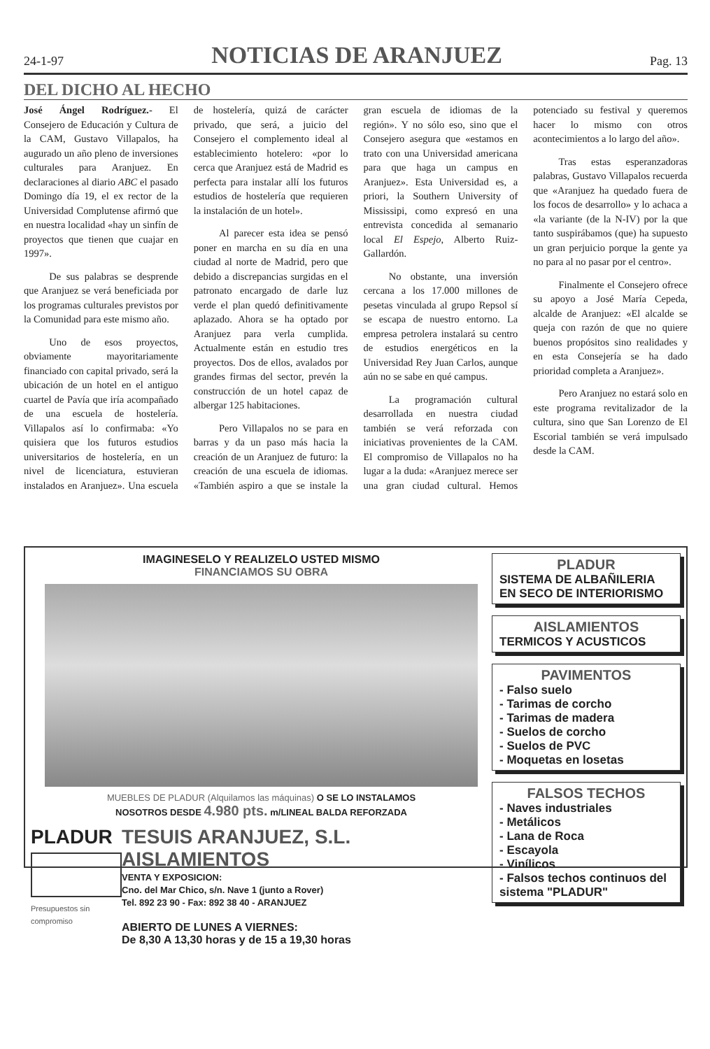24-1-97 NOTICIAS DE ARANJUEZ Pag. 13
DEL DICHO AL HECHO
José Ángel Rodríguez.- El Consejero de Educación y Cultura de la CAM, Gustavo Villapalos, ha augurado un año pleno de inversiones culturales para Aranjuez. En declaraciones al diario ABC el pasado Domingo día 19, el ex rector de la Universidad Complutense afirmó que en nuestra localidad «hay un sinfín de proyectos que tienen que cuajar en 1997».
De sus palabras se desprende que Aranjuez se verá beneficiada por los programas culturales previstos por la Comunidad para este mismo año.
Uno de esos proyectos, obviamente mayoritariamente financiado con capital privado, será la ubicación de un hotel en el antiguo cuartel de Pavía que iría acompañado de una escuela de hostelería. Villapalos así lo confirmaba: «Yo quisiera que los futuros estudios universitarios de hostelería, en un nivel de licenciatura, estuvieran instalados en Aranjuez». Una escuela de hostelería, quizá de carácter privado, que será, a juicio del Consejero el complemento ideal al establecimiento hotelero: «por lo cerca que Aranjuez está de Madrid es perfecta para instalar allí los futuros estudios de hostelería que requieren la instalación de un hotel».
Al parecer esta idea se pensó poner en marcha en su día en una ciudad al norte de Madrid, pero que debido a discrepancias surgidas en el patronato encargado de darle luz verde el plan quedó definitivamente aplazado. Ahora se ha optado por Aranjuez para verla cumplida. Actualmente están en estudio tres proyectos. Dos de ellos, avalados por grandes firmas del sector, prevén la construcción de un hotel capaz de albergar 125 habitaciones.
Pero Villapalos no se para en barras y da un paso más hacia la creación de un Aranjuez de futuro: la creación de una escuela de idiomas. «También aspiro a que se instale la gran escuela de idiomas de la región». Y no sólo eso, sino que el Consejero asegura que «estamos en trato con una Universidad americana para que haga un campus en Aranjuez». Esta Universidad es, a priori, la Southern University of Mississipi, como expresó en una entrevista concedida al semanario local El Espejo, Alberto Ruiz-Gallardón.
No obstante, una inversión cercana a los 17.000 millones de pesetas vinculada al grupo Repsol sí se escapa de nuestro entorno. La empresa petrolera instalará su centro de estudios energéticos en la Universidad Rey Juan Carlos, aunque aún no se sabe en qué campus.
La programación cultural desarrollada en nuestra ciudad también se verá reforzada con iniciativas provenientes de la CAM. El compromiso de Villapalos no ha lugar a la duda: «Aranjuez merece ser una gran ciudad cultural. Hemos potenciado su festival y queremos hacer lo mismo con otros acontecimientos a lo largo del año».
Tras estas esperanzadoras palabras, Gustavo Villapalos recuerda que «Aranjuez ha quedado fuera de los focos de desarrollo» y lo achaca a «la variante (de la N-IV) por la que tanto suspirábamos (que) ha supuesto un gran perjuicio porque la gente ya no para al no pasar por el centro».
Finalmente el Consejero ofrece su apoyo a José María Cepeda, alcalde de Aranjuez: «El alcalde se queja con razón de que no quiere buenos propósitos sino realidades y en esta Consejería se ha dado prioridad completa a Aranjuez».
Pero Aranjuez no estará solo en este programa revitalizador de la cultura, sino que San Lorenzo de El Escorial también se verá impulsado desde la CAM.
IMAGINESELO Y REALIZELO USTED MISMO
FINANCIAMOS SU OBRA
MUEBLES DE PLADUR (Alquilamos las máquinas) O SE LO INSTALAMOS
NOSOTROS DESDE 4.980 pts. m/LINEAL BALDA REFORZADA
PLADUR
Presupuestos sin compromiso
TESUIS ARANJUEZ, S.L.
AISLAMIENTOS
VENTA Y EXPOSICION:
Cno. del Mar Chico, s/n. Nave 1 (junto a Rover)
Tel. 892 23 90 - Fax: 892 38 40 - ARANJUEZ
ABIERTO DE LUNES A VIERNES:
De 8,30 A 13,30 horas y de 15 a 19,30 horas
PLADUR
SISTEMA DE ALBAÑILERIA
EN SECO DE INTERIORISMO
AISLAMIENTOS
TERMICOS Y ACUSTICOS
PAVIMENTOS
- Falso suelo
- Tarimas de corcho
- Tarimas de madera
- Suelos de corcho
- Suelos de PVC
- Moquetas en losetas
FALSOS TECHOS
- Naves industriales
- Metálicos
- Lana de Roca
- Escayola
- Vinílicos
- Falsos techos continuos del sistema "PLADUR"